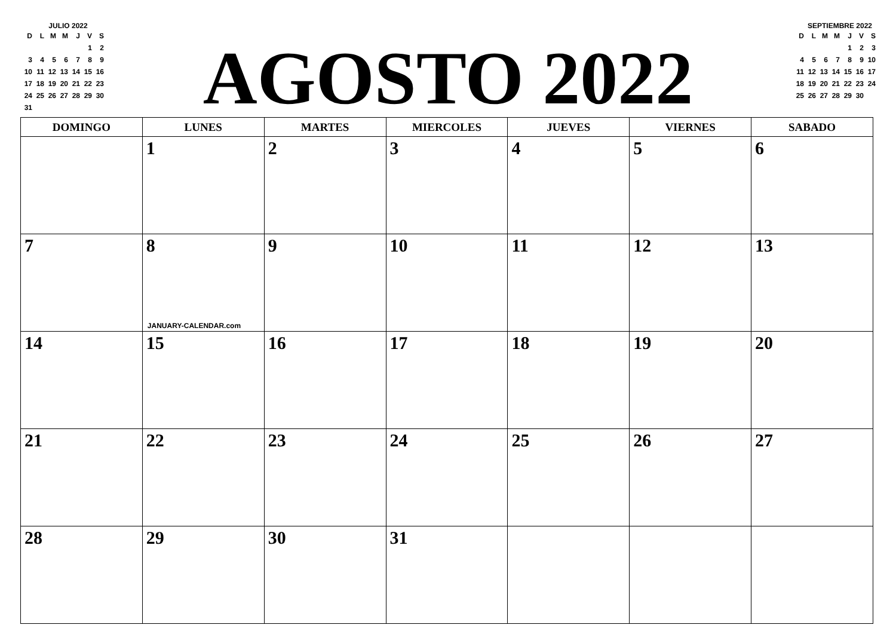JULIO 2022
| D | L | M | M | J | V | S |
| --- | --- | --- | --- | --- | --- | --- |
| | | | | | 1 | 2 |
| 3 | 4 | 5 | 6 | 7 | 8 | 9 |
| 10 | 11 | 12 | 13 | 14 | 15 | 16 |
| 17 | 18 | 19 | 20 | 21 | 22 | 23 |
| 24 | 25 | 26 | 27 | 28 | 29 | 30 |
| 31 | | | | | | |
AGOSTO 2022
SEPTIEMBRE 2022
| D | L | M | M | J | V | S |
| --- | --- | --- | --- | --- | --- | --- |
| | | | | 1 | 2 | 3 |
| 4 | 5 | 6 | 7 | 8 | 9 | 10 |
| 11 | 12 | 13 | 14 | 15 | 16 | 17 |
| 18 | 19 | 20 | 21 | 22 | 23 | 24 |
| 25 | 26 | 27 | 28 | 29 | 30 | |
| DOMINGO | LUNES | MARTES | MIERCOLES | JUEVES | VIERNES | SABADO |
| --- | --- | --- | --- | --- | --- | --- |
| | 1 | 2 | 3 | 4 | 5 | 6 |
| 7 | 8 JANUARY-CALENDAR.com | 9 | 10 | 11 | 12 | 13 |
| 14 | 15 | 16 | 17 | 18 | 19 | 20 |
| 21 | 22 | 23 | 24 | 25 | 26 | 27 |
| 28 | 29 | 30 | 31 | | | |